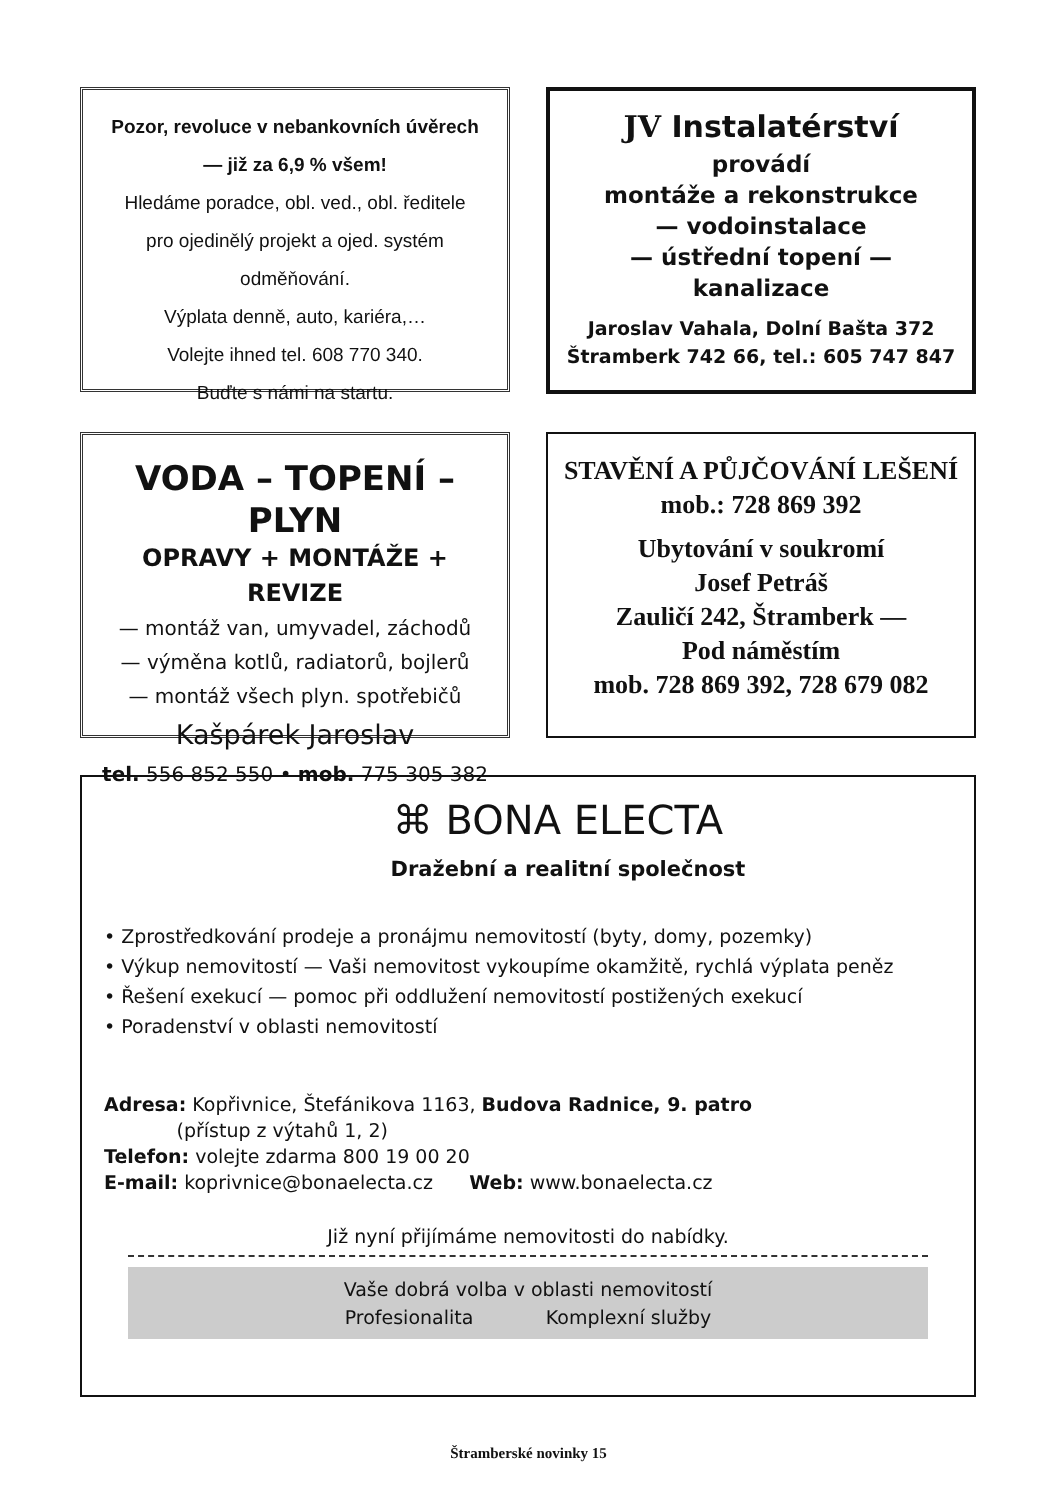Pozor, revoluce v nebankovních úvěrech
— již za 6,9 % všem!
Hledáme poradce, obl. ved., obl. ředitele
pro ojedinělý projekt a ojed. systém odměňování.
Výplata denně, auto, kariéra,…
Volejte ihned tel. 608 770 340.
Buďte s námi na startu.
JV Instalatérství
provádí
montáže a rekonstrukce
— vodoinstalace
— ústřední topení — kanalizace
Jaroslav Vahala, Dolní Bašta 372
Štramberk 742 66, tel.: 605 747 847
VODA – TOPENÍ – PLYN
OPRAVY + MONTÁŽE + REVIZE
— montáž van, umyvadel, záchodů
— výměna kotlů, radiatorů, bojlerů
— montáž všech plyn. spotřebičů
Kašpárek Jaroslav
tel. 556 852 550 • mob. 775 305 382
STAVĚNÍ A PŮJČOVÁNÍ LEŠENÍ
mob.: 728 869 392
Ubytování v soukromí
Josef Petráš
Zauličí 242, Štramberk —
Pod náměstím
mob. 728 869 392, 728 679 082
⌘ BONA ELECTA
Dražební a realitní společnost
• Zprostředkování prodeje a pronájmu nemovitostí (byty, domy, pozemky)
• Výkup nemovitostí — Vaši nemovitost vykoupíme okamžitě, rychlá výplata peněz
• Řešení exekucí — pomoc při oddlužení nemovitostí postižených exekucí
• Poradenství v oblasti nemovitostí
Adresa: Kopřivnice, Štefánikova 1163, Budova Radnice, 9. patro
(přístup z výtahů 1, 2)
Telefon: volejte zdarma 800 19 00 20
E-mail: koprivnice@bonaelecta.cz Web: www.bonaelecta.cz
Již nyní přijímáme nemovitosti do nabídky.
Vaše dobrá volba v oblasti nemovitostí
Profesionalita Komplexní služby
Štramberské novinky 15